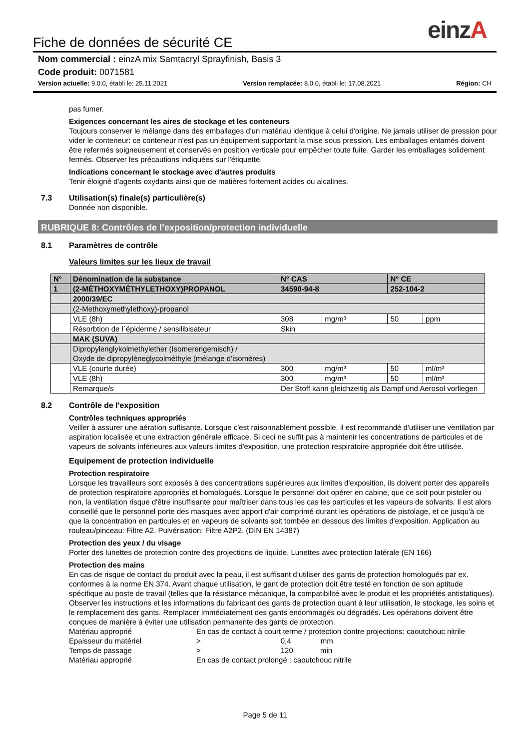einzA
Fiche de données de sécurité CE
Nom commercial : einzA mix Samtacryl Sprayfinish, Basis 3
Code produit: 0071581
Version actuelle: 9.0.0, établi le: 25.11.2021 Version remplacée: 8.0.0, établi le: 17.08.2021 Région: CH
pas fumer.
Exigences concernant les aires de stockage et les conteneurs
Toujours conserver le mélange dans des emballages d'un matériau identique à celui d'origine. Ne jamais utiliser de pression pour vider le conteneur: ce conteneur n'est pas un équipement supportant la mise sous pression. Les emballages entamés doivent être refermés soigneusement et conservés en position verticale pour empêcher toute fuite. Garder les emballages solidement fermés. Observer les précautions indiquées sur l'étiquette.
Indications concernant le stockage avec d'autres produits
Tenir éloigné d'agents oxydants ainsi que de matières fortement acides ou alcalines.
7.3 Utilisation(s) finale(s) particulière(s)
Donnée non disponible.
RUBRIQUE 8: Contrôles de l’exposition/protection individuelle
8.1 Paramètres de contrôle
Valeurs limites sur les lieux de travail
| N° | Dénomination de la substance | N° CAS | | N° CE | |
| 1 | (2-MÉTHOXYMÉTHYLETHOXY)PROPANOL | 34590-94-8 | | 252-104-2 | |
| | 2000/39/EC | | | | |
| | (2-Methoxymethylethoxy)-propanol | | | | |
| | VLE (8h) | 308 | mg/m³ | 50 | ppm |
| | Résorbtion de l´épiderme / sensilibisateur | Skin | | | |
| | MAK (SUVA) | | | | |
| | Dipropylenglykolmethylether (Isomerengemisch) / Oxyde de dipropylèneglycolméthyle (mélange d’isomères) | | | | |
| | VLE (courte durée) | 300 | mg/m³ | 50 | ml/m³ |
| | VLE (8h) | 300 | mg/m³ | 50 | ml/m³ |
| | Remarque/s | Der Stoff kann gleichzeitig als Dampf und Aerosol vorliegen | | | |
8.2 Contrôle de l'exposition
Contrôles techniques appropriés
Veiller à assurer une aération suffisante. Lorsque c'est raisonnablement possible, il est recommandé d'utiliser une ventilation par aspiration localisée et une extraction générale efficace. Si ceci ne suffit pas à maintenir les concentrations de particules et de vapeurs de solvants inférieures aux valeurs limites d'exposition, une protection respiratoire appropriée doit être utilisée.
Equipement de protection individuelle
Protection respiratoire
Lorsque les travailleurs sont exposés à des concentrations supérieures aux limites d'exposition, ils doivent porter des appareils de protection respiratoire appropriés et homologués. Lorsque le personnel doit opérer en cabine, que ce soit pour pistoler ou non, la ventilation risque d'être insuffisante pour maîtriser dans tous les cas les particules et les vapeurs de solvants. Il est alors conseillé que le personnel porte des masques avec apport d'air comprimé durant les opérations de pistolage, et ce jusqu'à ce que la concentration en particules et en vapeurs de solvants soit tombée en dessous des limites d'exposition. Application au rouleau/pinceau: Filtre A2. Pulvérisation: Filtre A2P2. (DIN EN 14387)
Protection des yeux / du visage
Porter des lunettes de protection contre des projections de liquide. Lunettes avec protection latérale (EN 166)
Protection des mains
En cas de risque de contact du produit avec la peau, il est suffisant d’utiliser des gants de protection homologués par ex. conformes à la norme EN 374. Avant chaque utilisation, le gant de protection doit être testé en fonction de son aptitude spécifique au poste de travail (telles que la résistance mécanique, la compatibilité avec le produit et les propriétés antistatiques). Observer les instructions et les informations du fabricant des gants de protection quant à leur utilisation, le stockage, les soins et le remplacement des gants. Remplacer immédiatement des gants endommagés ou dégradés. Les opérations doivent être conçues de manière à éviter une utilisation permanente des gants de protection.
Matériau approprié En cas de contact à court terme / protection contre projections: caoutchouc nitrile
Epaisseur du matériel > 0,4 mm
Temps de passage > 120 min
Matériau approprié En cas de contact prolongé : caoutchouc nitrile
Page 5 de 11